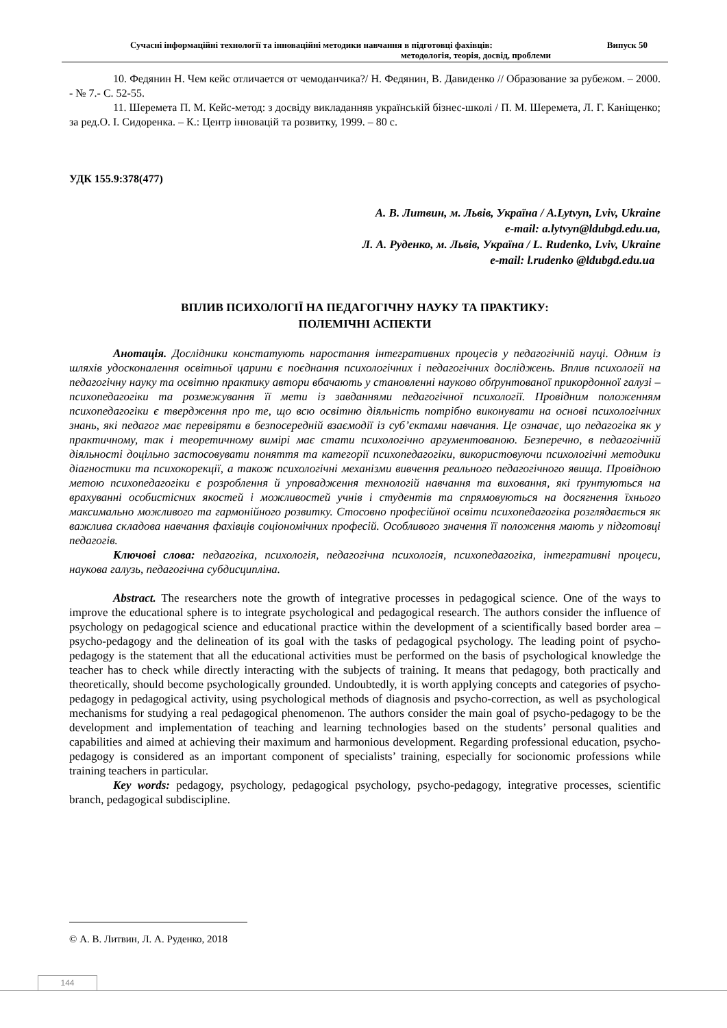Сучасні інформаційні технології та інноваційні методики навчання в підготовці фахівців: Випуск 50
методологія, теорія, досвід, проблеми
10. Федянин Н. Чем кейс отличается от чемоданчика?/ Н. Федянин, В. Давиденко // Образование за рубежом. – 2000. - № 7.- С. 52-55.
11. Шеремета П. М. Кейс-метод: з досвіду викладанняв українській бізнес-школі / П. М. Шеремета, Л. Г. Каніщенко; за ред.О. І. Сидоренка. – К.: Центр інновацій та розвитку, 1999. – 80 с.
УДК 155.9:378(477)
А. В. Литвин, м. Львів, Україна / A.Lytvyn, Lviv, Ukraine
e-mail: a.lytvyn@ldubgd.edu.ua,
Л. А. Руденко, м. Львів, Україна / L. Rudenko, Lviv, Ukraine
e-mail: l.rudenko @ldubgd.edu.ua
ВПЛИВ ПСИХОЛОГІЇ НА ПЕДАГОГІЧНУ НАУКУ ТА ПРАКТИКУ:
ПОЛЕМІЧНІ АСПЕКТИ
Анотація. Дослідники констатують наростання інтегративних процесів у педагогічній науці. Одним із шляхів удосконалення освітньої царини є поєднання психологічних і педагогічних досліджень. Вплив психології на педагогічну науку та освітню практику автори вбачають у становленні науково обґрунтованої прикордонної галузі – психопедагогіки та розмежування її мети із завданнями педагогічної психології. Провідним положенням психопедагогіки є твердження про те, що всю освітню діяльність потрібно виконувати на основі психологічних знань, які педагог має перевіряти в безпосередній взаємодії із суб’єктами навчання. Це означає, що педагогіка як у практичному, так і теоретичному вимірі має стати психологічно аргументованою. Безперечно, в педагогічній діяльності доцільно застосовувати поняття та категорії психопедагогіки, використовуючи психологічні методики діагностики та психокорекції, а також психологічні механізми вивчення реального педагогічного явища. Провідною метою психопедагогіки є розроблення й упровадження технологій навчання та виховання, які ґрунтуються на врахуванні особистісних якостей і можливостей учнів і студентів та спрямовуються на досягнення їхнього максимально можливого та гармонійного розвитку. Стосовно професійної освіти психопедагогіка розглядається як важлива складова навчання фахівців соціономічних професій. Особливого значення її положення мають у підготовці педагогів.
Ключові слова: педагогіка, психологія, педагогічна психологія, психопедагогіка, інтегративні процеси, наукова галузь, педагогічна субдисципліна.
Abstract. The researchers note the growth of integrative processes in pedagogical science. One of the ways to improve the educational sphere is to integrate psychological and pedagogical research. The authors consider the influence of psychology on pedagogical science and educational practice within the development of a scientifically based border area – psycho-pedagogy and the delineation of its goal with the tasks of pedagogical psychology. The leading point of psycho-pedagogy is the statement that all the educational activities must be performed on the basis of psychological knowledge the teacher has to check while directly interacting with the subjects of training. It means that pedagogy, both practically and theoretically, should become psychologically grounded. Undoubtedly, it is worth applying concepts and categories of psycho-pedagogy in pedagogical activity, using psychological methods of diagnosis and psycho-correction, as well as psychological mechanisms for studying a real pedagogical phenomenon. The authors consider the main goal of psycho-pedagogy to be the development and implementation of teaching and learning technologies based on the students’ personal qualities and capabilities and aimed at achieving their maximum and harmonious development. Regarding professional education, psycho-pedagogy is considered as an important component of specialists’ training, especially for socionomic professions while training teachers in particular.
Key words: pedagogy, psychology, pedagogical psychology, psycho-pedagogy, integrative processes, scientific branch, pedagogical subdiscipline.
© А. В. Литвин, Л. А. Руденко, 2018
144